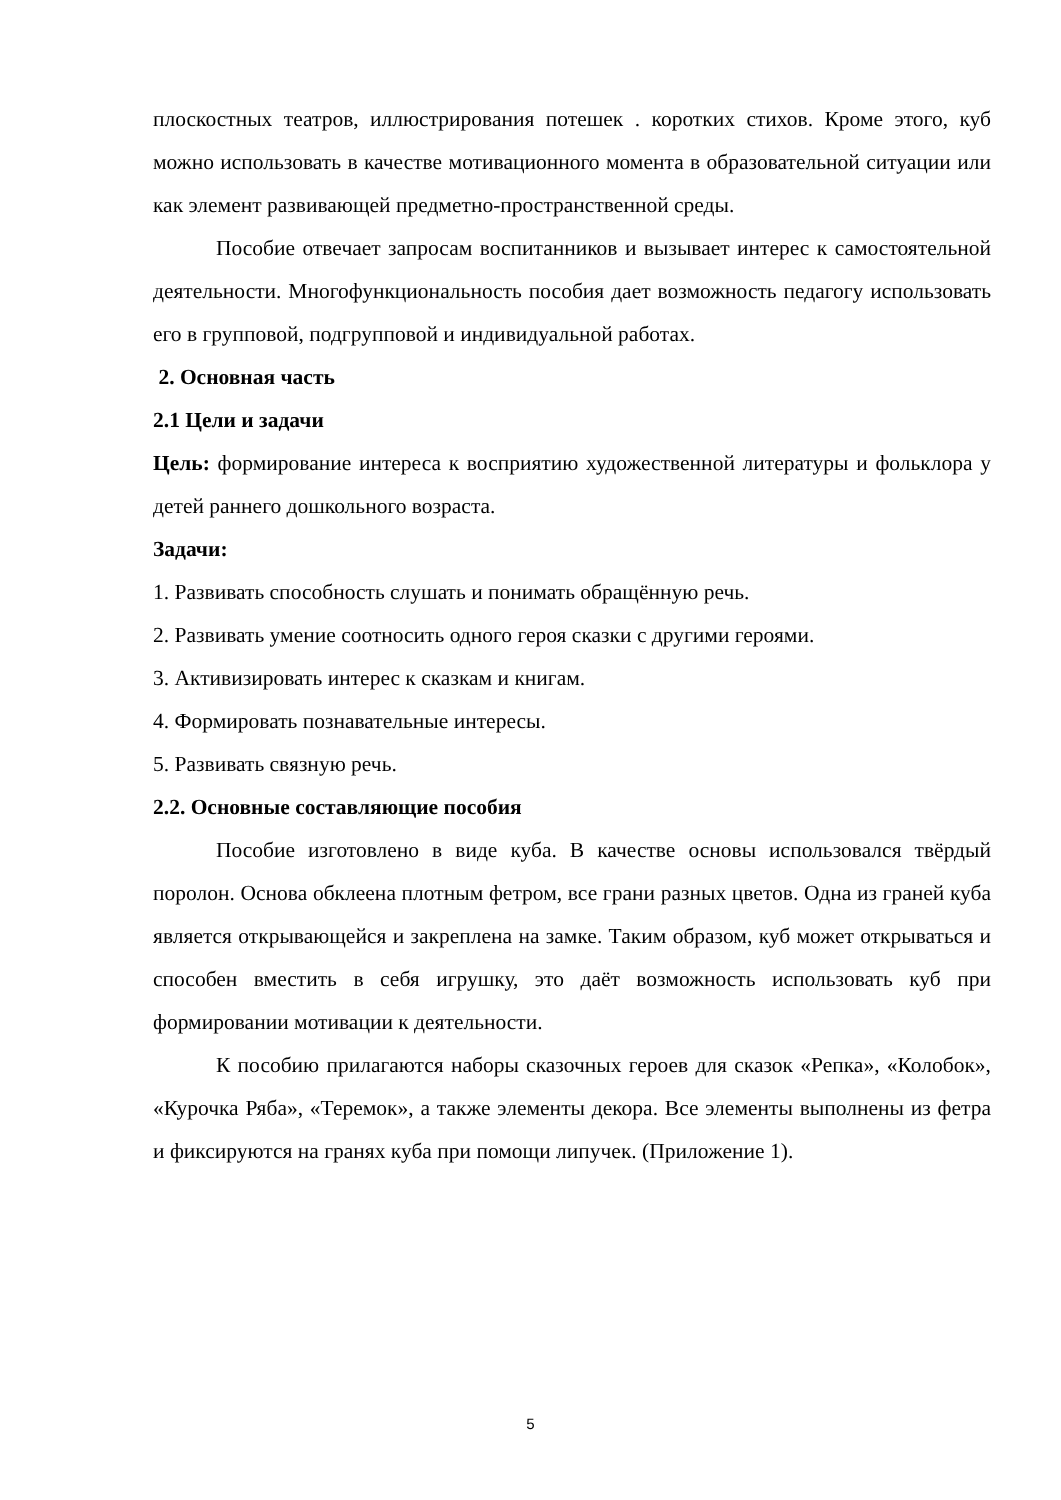плоскостных театров, иллюстрирования потешек . коротких стихов. Кроме этого, куб можно использовать в качестве мотивационного момента в образовательной ситуации или как элемент развивающей предметно-пространственной среды.
Пособие отвечает запросам воспитанников и вызывает интерес к самостоятельной деятельности. Многофункциональность пособия дает возможность педагогу использовать его в групповой, подгрупповой и индивидуальной работах.
2. Основная часть
2.1 Цели и задачи
Цель: формирование интереса к восприятию художественной литературы и фольклора у детей раннего дошкольного возраста.
Задачи:
1. Развивать способность слушать и понимать обращённую речь.
2. Развивать умение соотносить одного героя сказки с другими героями.
3. Активизировать интерес к сказкам и книгам.
4. Формировать познавательные интересы.
5. Развивать связную речь.
2.2. Основные составляющие пособия
Пособие изготовлено в виде куба. В качестве основы использовался твёрдый поролон. Основа обклеена плотным фетром, все грани разных цветов. Одна из граней куба является открывающейся и закреплена на замке. Таким образом, куб может открываться и способен вместить в себя игрушку, это даёт возможность использовать куб при формировании мотивации к деятельности.
К пособию прилагаются наборы сказочных героев для сказок «Репка», «Колобок», «Курочка Ряба», «Теремок», а также элементы декора. Все элементы выполнены из фетра и фиксируются на гранях куба при помощи липучек. (Приложение 1).
5